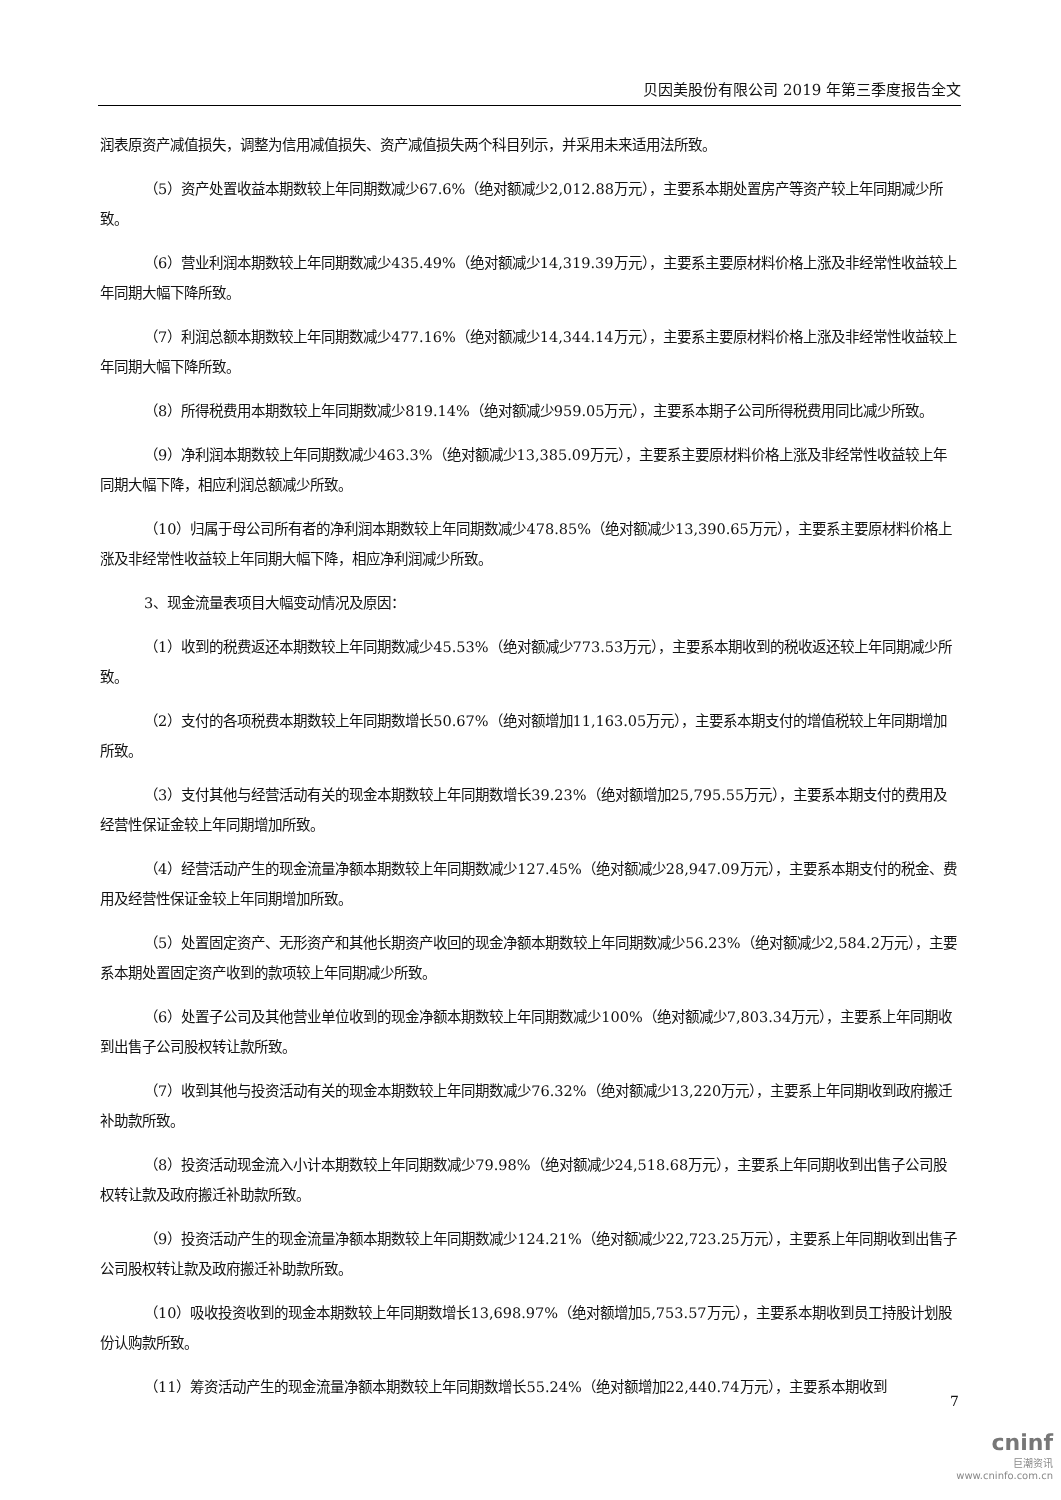贝因美股份有限公司 2019 年第三季度报告全文
润表原资产减值损失，调整为信用减值损失、资产减值损失两个科目列示，并采用未来适用法所致。
（5）资产处置收益本期数较上年同期数减少67.6%（绝对额减少2,012.88万元），主要系本期处置房产等资产较上年同期减少所致。
（6）营业利润本期数较上年同期数减少435.49%（绝对额减少14,319.39万元），主要系主要原材料价格上涨及非经常性收益较上年同期大幅下降所致。
（7）利润总额本期数较上年同期数减少477.16%（绝对额减少14,344.14万元），主要系主要原材料价格上涨及非经常性收益较上年同期大幅下降所致。
（8）所得税费用本期数较上年同期数减少819.14%（绝对额减少959.05万元），主要系本期子公司所得税费用同比减少所致。
（9）净利润本期数较上年同期数减少463.3%（绝对额减少13,385.09万元），主要系主要原材料价格上涨及非经常性收益较上年同期大幅下降，相应利润总额减少所致。
（10）归属于母公司所有者的净利润本期数较上年同期数减少478.85%（绝对额减少13,390.65万元），主要系主要原材料价格上涨及非经常性收益较上年同期大幅下降，相应净利润减少所致。
3、现金流量表项目大幅变动情况及原因：
（1）收到的税费返还本期数较上年同期数减少45.53%（绝对额减少773.53万元），主要系本期收到的税收返还较上年同期减少所致。
（2）支付的各项税费本期数较上年同期数增长50.67%（绝对额增加11,163.05万元），主要系本期支付的增值税较上年同期增加所致。
（3）支付其他与经营活动有关的现金本期数较上年同期数增长39.23%（绝对额增加25,795.55万元），主要系本期支付的费用及经营性保证金较上年同期增加所致。
（4）经营活动产生的现金流量净额本期数较上年同期数减少127.45%（绝对额减少28,947.09万元），主要系本期支付的税金、费用及经营性保证金较上年同期增加所致。
（5）处置固定资产、无形资产和其他长期资产收回的现金净额本期数较上年同期数减少56.23%（绝对额减少2,584.2万元），主要系本期处置固定资产收到的款项较上年同期减少所致。
（6）处置子公司及其他营业单位收到的现金净额本期数较上年同期数减少100%（绝对额减少7,803.34万元），主要系上年同期收到出售子公司股权转让款所致。
（7）收到其他与投资活动有关的现金本期数较上年同期数减少76.32%（绝对额减少13,220万元），主要系上年同期收到政府搬迁补助款所致。
（8）投资活动现金流入小计本期数较上年同期数减少79.98%（绝对额减少24,518.68万元），主要系上年同期收到出售子公司股权转让款及政府搬迁补助款所致。
（9）投资活动产生的现金流量净额本期数较上年同期数减少124.21%（绝对额减少22,723.25万元），主要系上年同期收到出售子公司股权转让款及政府搬迁补助款所致。
（10）吸收投资收到的现金本期数较上年同期数增长13,698.97%（绝对额增加5,753.57万元），主要系本期收到员工持股计划股份认购款所致。
（11）筹资活动产生的现金流量净额本期数较上年同期数增长55.24%（绝对额增加22,440.74万元），主要系本期收到
7
cninf
巨潮资讯
www.cninfo.com.cn